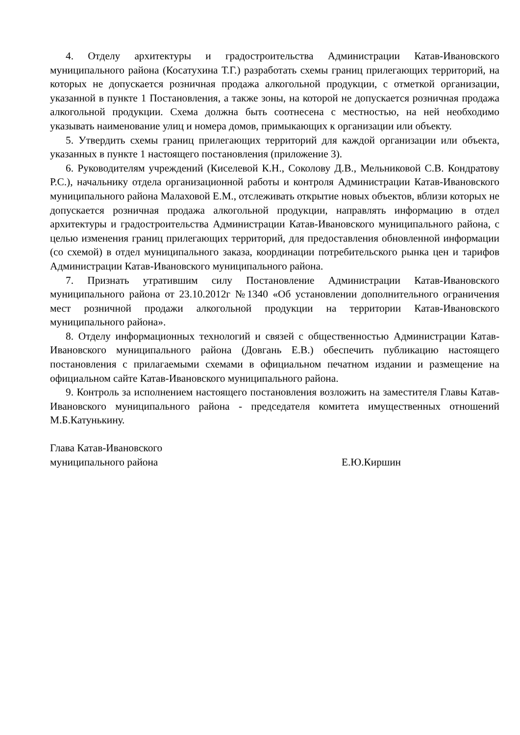4. Отделу архитектуры и градостроительства Администрации Катав-Ивановского муниципального района (Косатухина Т.Г.) разработать схемы границ прилегающих территорий, на которых не допускается розничная продажа алкогольной продукции, с отметкой организации, указанной в пункте 1 Постановления, а также зоны, на которой не допускается розничная продажа алкогольной продукции. Схема должна быть соотнесена с местностью, на ней необходимо указывать наименование улиц и номера домов, примыкающих к организации или объекту.
5. Утвердить схемы границ прилегающих территорий для каждой организации или объекта, указанных в пункте 1 настоящего постановления (приложение 3).
6. Руководителям учреждений (Киселевой К.Н., Соколову Д.В., Мельниковой С.В. Кондратову Р.С.), начальнику отдела организационной работы и контроля Администрации Катав-Ивановского муниципального района Малаховой Е.М., отслеживать открытие новых объектов, вблизи которых не допускается розничная продажа алкогольной продукции, направлять информацию в отдел архитектуры и градостроительства Администрации Катав-Ивановского муниципального района, с целью изменения границ прилегающих территорий, для предоставления обновленной информации (со схемой) в отдел муниципального заказа, координации потребительского рынка цен и тарифов Администрации Катав-Ивановского муниципального района.
7. Признать утратившим силу Постановление Администрации Катав-Ивановского муниципального района от 23.10.2012г №1340 «Об установлении дополнительного ограничения мест розничной продажи алкогольной продукции на территории Катав-Ивановского муниципального района».
8. Отделу информационных технологий и связей с общественностью Администрации Катав-Ивановского муниципального района (Довгань Е.В.) обеспечить публикацию настоящего постановления с прилагаемыми схемами в официальном печатном издании и размещение на официальном сайте Катав-Ивановского муниципального района.
9. Контроль за исполнением настоящего постановления возложить на заместителя Главы Катав-Ивановского муниципального района - председателя комитета имущественных отношений М.Б.Катунькину.
Глава Катав-Ивановского
муниципального района
Е.Ю.Киршин